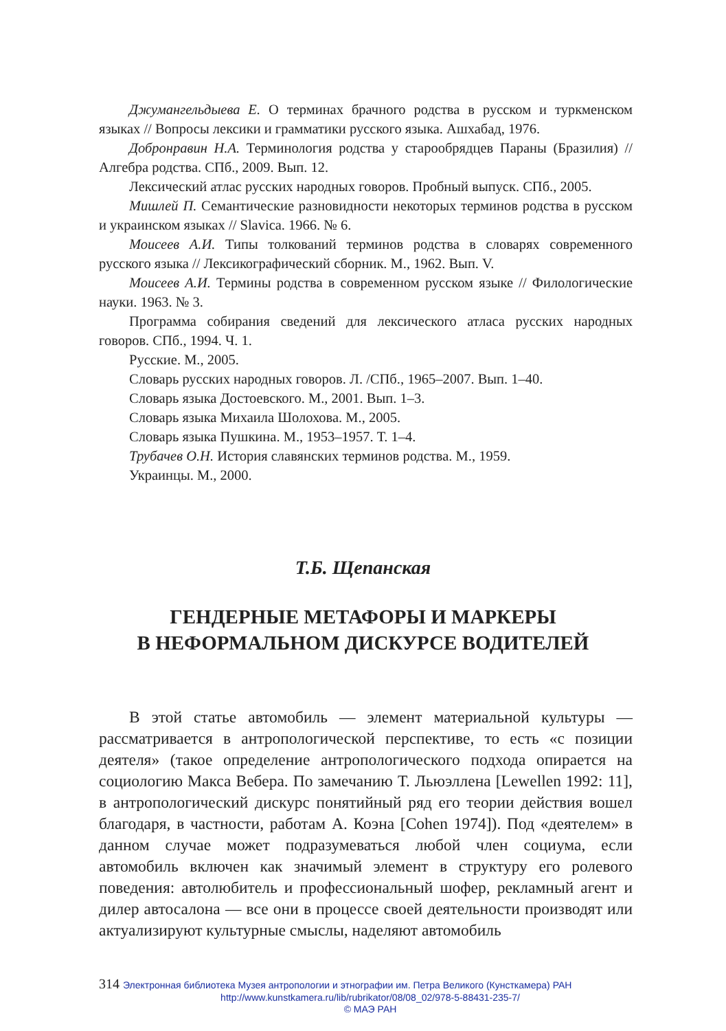Джумангельдыева Е. О терминах брачного родства в русском и туркменском языках // Вопросы лексики и грамматики русского языка. Ашхабад, 1976.
Добронравин Н.А. Терминология родства у старообрядцев Параны (Бразилия) // Алгебра родства. СПб., 2009. Вып. 12.
Лексический атлас русских народных говоров. Пробный выпуск. СПб., 2005.
Мишлей П. Семантические разновидности некоторых терминов родства в русском и украинском языках // Slavica. 1966. № 6.
Моисеев А.И. Типы толкований терминов родства в словарях современного русского языка // Лексикографический сборник. М., 1962. Вып. V.
Моисеев А.И. Термины родства в современном русском языке // Филологические науки. 1963. № 3.
Программа собирания сведений для лексического атласа русских народных говоров. СПб., 1994. Ч. 1.
Русские. М., 2005.
Словарь русских народных говоров. Л. /СПб., 1965–2007. Вып. 1–40.
Словарь языка Достоевского. М., 2001. Вып. 1–3.
Словарь языка Михаила Шолохова. М., 2005.
Словарь языка Пушкина. М., 1953–1957. Т. 1–4.
Трубачев О.Н. История славянских терминов родства. М., 1959.
Украинцы. М., 2000.
Т.Б. Щепанская
ГЕНДЕРНЫЕ МЕТАФОРЫ И МАРКЕРЫ
В НЕФОРМАЛЬНОМ ДИСКУРСЕ ВОДИТЕЛЕЙ
В этой статье автомобиль — элемент материальной культуры — рассматривается в антропологической перспективе, то есть «с позиции деятеля» (такое определение антропологического подхода опирается на социологию Макса Вебера. По замечанию Т. Льюэллена [Lewellen 1992: 11], в антропологический дискурс понятийный ряд его теории действия вошел благодаря, в частности, работам А. Коэна [Cohen 1974]). Под «деятелем» в данном случае может подразумеваться любой член социума, если автомобиль включен как значимый элемент в структуру его ролевого поведения: автолюбитель и профессиональный шофер, рекламный агент и дилер автосалона — все они в процессе своей деятельности производят или актуализируют культурные смыслы, наделяют автомобиль
314 Электронная библиотека Музея антропологии и этнографии им. Петра Великого (Кунсткамера) РАН
http://www.kunstkamera.ru/lib/rubrikator/08/08_02/978-5-88431-235-7/
© МАЭ РАН